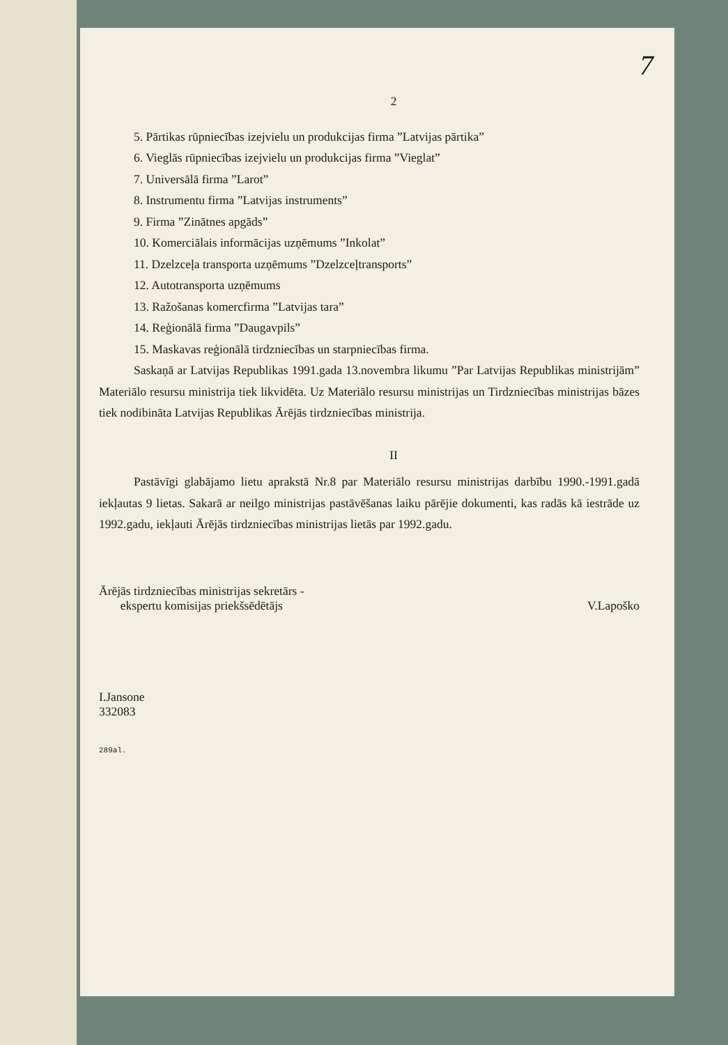7
2
5. Pārtikas rūpniecības izejvielu un produkcijas firma ”Latvijas pārtika”
6. Vieglās rūpniecības izejvielu un produkcijas firma ”Vieglat”
7. Universālā firma ”Larot”
8. Instrumentu firma ”Latvijas instruments”
9. Firma ”Zinātnes apgāds”
10. Komerciālais informācijas uzņēmums ”Inkolat”
11. Dzelzceļa transporta uzņēmums ”Dzelzceļtransports”
12. Autotransporta uzņēmums
13. Ražošanas komercfirma ”Latvijas tara”
14. Reģionālā firma ”Daugavpils”
15. Maskavas reģionālā tirdzniecības un starpniecības firma.
Saskaņā ar Latvijas Republikas 1991.gada 13.novembra likumu ”Par Latvijas Republikas ministrijām” Materiālo resursu ministrija tiek likvidēta. Uz Materiālo resursu ministrijas un Tirdzniecības ministrijas bāzes tiek nodibināta Latvijas Republikas Ārējās tirdzniecības ministrija.
II
Pastāvīgi glabājamo lietu aprakstā Nr.8 par Materiālo resursu ministrijas darbību 1990.-1991.gadā iekļautas 9 lietas. Sakarā ar neilgo ministrijas pastāvēšanas laiku pārējie dokumenti, kas radās kā iestrāde uz 1992.gadu, iekļauti Ārējās tirdzniecības ministrijas lietās par 1992.gadu.
Ārējās tirdzniecības ministrijas sekretārs -
ekspertu komisijas priekšsēdētājs
V.Lapoško
I.Jansone
332083
289al.